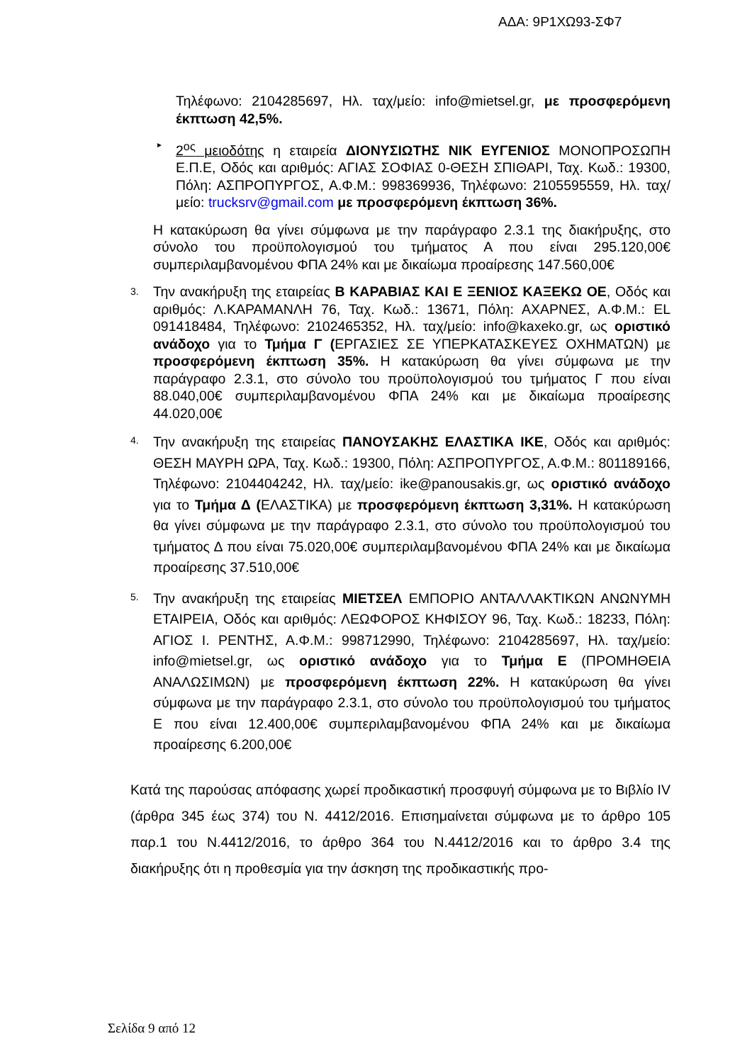ΑΔΑ: 9Ρ1ΧΩ93-ΣΦ7
Τηλέφωνο: 2104285697, Ηλ. ταχ/μείο: info@mietsel.gr, με προσφερόμενη έκπτωση 42,5%.
▸
2<sup>ος</sup> μειοδότης η εταιρεία ΔΙΟΝΥΣΙΩΤΗΣ ΝΙΚ ΕΥΓΕΝΙΟΣ ΜΟΝΟΠΡΟΣΩΠΗ Ε.Π.Ε, Οδός και αριθμός: ΑΓΙΑΣ ΣΟΦΙΑΣ 0-ΘΕΣΗ ΣΠΙΘΑΡΙ, Ταχ. Κωδ.: 19300, Πόλη: ΑΣΠΡΟΠΥΡΓΟΣ, Α.Φ.Μ.: 998369936, Τηλέφωνο: 2105595559, Ηλ. ταχ/μείο: trucksrv@gmail.com με προσφερόμενη έκπτωση 36%.
Η κατακύρωση θα γίνει σύμφωνα με την παράγραφο 2.3.1 της διακήρυξης, στο σύνολο του προϋπολογισμού του τμήματος Α που είναι 295.120,00€ συμπεριλαμβανομένου ΦΠΑ 24% και με δικαίωμα προαίρεσης 147.560,00€
3.
Την ανακήρυξη της εταιρείας Β ΚΑΡΑΒΙΑΣ ΚΑΙ Ε ΞΕΝΙΟΣ ΚΑΞΕΚΩ ΟΕ, Οδός και αριθμός: Λ.ΚΑΡΑΜΑΝΛΗ 76, Ταχ. Κωδ.: 13671, Πόλη: ΑΧΑΡΝΕΣ, Α.Φ.Μ.: EL 091418484, Τηλέφωνο: 2102465352, Ηλ. ταχ/μείο: info@kaxeko.gr, ως οριστικό ανάδοχο για το Τμήμα Γ (ΕΡΓΑΣΙΕΣ ΣΕ ΥΠΕΡΚΑΤΑΣΚΕΥΕΣ ΟΧΗΜΑΤΩΝ) με προσφερόμενη έκπτωση 35%. Η κατακύρωση θα γίνει σύμφωνα με την παράγραφο 2.3.1, στο σύνολο του προϋπολογισμού του τμήματος Γ που είναι 88.040,00€ συμπεριλαμβανομένου ΦΠΑ 24% και με δικαίωμα προαίρεσης 44.020,00€
4.
Την ανακήρυξη της εταιρείας ΠΑΝΟΥΣΑΚΗΣ ΕΛΑΣΤΙΚΑ ΙΚΕ, Οδός και αριθμός: ΘΕΣΗ ΜΑΥΡΗ ΩΡΑ, Ταχ. Κωδ.: 19300, Πόλη: ΑΣΠΡΟΠΥΡΓΟΣ, Α.Φ.Μ.: 801189166, Τηλέφωνο: 2104404242, Ηλ. ταχ/μείο: ike@panousakis.gr, ως οριστικό ανάδοχο για το Τμήμα Δ (ΕΛΑΣΤΙΚΑ) με προσφερόμενη έκπτωση 3,31%. Η κατακύρωση θα γίνει σύμφωνα με την παράγραφο 2.3.1, στο σύνολο του προϋπολογισμού του τμήματος Δ που είναι 75.020,00€ συμπεριλαμβανομένου ΦΠΑ 24% και με δικαίωμα προαίρεσης 37.510,00€
5.
Την ανακήρυξη της εταιρείας ΜΙΕΤΣΕΛ ΕΜΠΟΡΙΟ ΑΝΤΑΛΛΑΚΤΙΚΩΝ ΑΝΩΝΥΜΗ ΕΤΑΙΡΕΙΑ, Οδός και αριθμός: ΛΕΩΦΟΡΟΣ ΚΗΦΙΣΟΥ 96, Ταχ. Κωδ.: 18233, Πόλη: ΑΓΙΟΣ Ι. ΡΕΝΤΗΣ, Α.Φ.Μ.: 998712990, Τηλέφωνο: 2104285697, Ηλ. ταχ/μείο: info@mietsel.gr, ως οριστικό ανάδοχο για το Τμήμα Ε (ΠΡΟΜΗΘΕΙΑ ΑΝΑΛΩΣΙΜΩΝ) με προσφερόμενη έκπτωση 22%. Η κατακύρωση θα γίνει σύμφωνα με την παράγραφο 2.3.1, στο σύνολο του προϋπολογισμού του τμήματος Ε που είναι 12.400,00€ συμπεριλαμβανομένου ΦΠΑ 24% και με δικαίωμα προαίρεσης 6.200,00€
Κατά της παρούσας απόφασης χωρεί προδικαστική προσφυγή σύμφωνα με το Βιβλίο IV (άρθρα 345 έως 374) του Ν. 4412/2016. Επισημαίνεται σύμφωνα με το άρθρο 105 παρ.1 του Ν.4412/2016, το άρθρο 364 του Ν.4412/2016 και το άρθρο 3.4 της διακήρυξης ότι η προθεσμία για την άσκηση της προδικαστικής προ-
Σελίδα 9 από 12